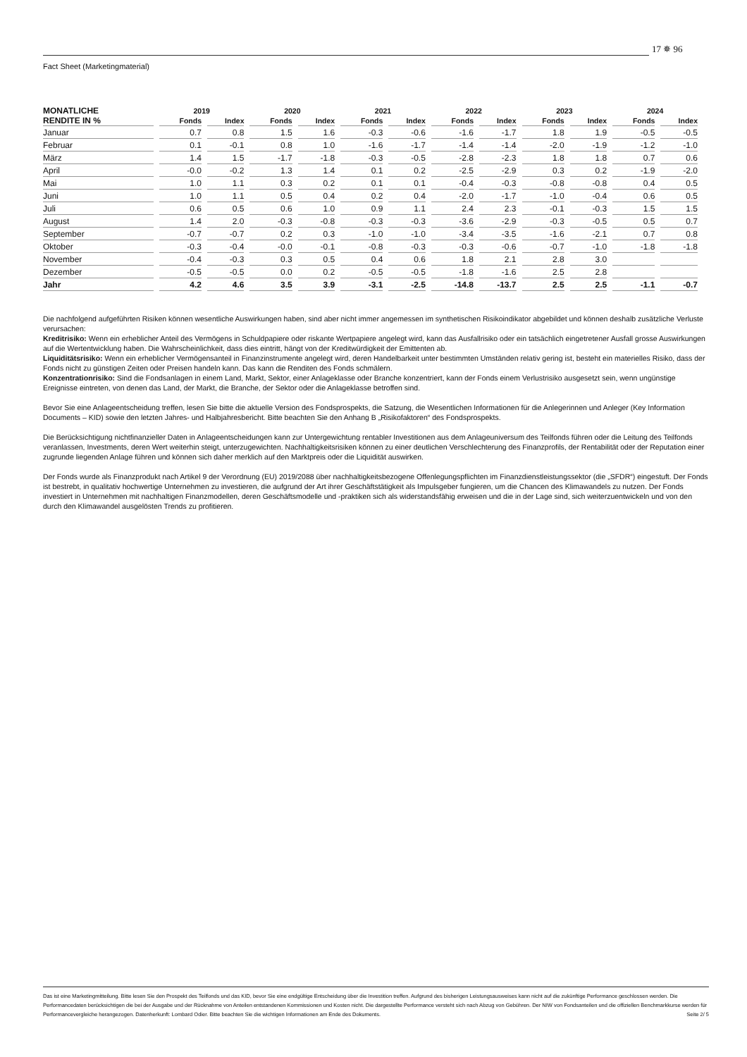17 ✵ 96
Fact Sheet (Marketingmaterial)
| MONATLICHE | 2019 | | 2020 | | 2021 | | 2022 | | 2023 | | 2024 | |
| --- | --- | --- | --- | --- | --- | --- | --- | --- | --- | --- | --- | --- |
| RENDITE IN % | Fonds | Index | Fonds | Index | Fonds | Index | Fonds | Index | Fonds | Index | Fonds | Index |
| Januar | 0.7 | 0.8 | 1.5 | 1.6 | -0.3 | -0.6 | -1.6 | -1.7 | 1.8 | 1.9 | -0.5 | -0.5 |
| Februar | 0.1 | -0.1 | 0.8 | 1.0 | -1.6 | -1.7 | -1.4 | -1.4 | -2.0 | -1.9 | -1.2 | -1.0 |
| März | 1.4 | 1.5 | -1.7 | -1.8 | -0.3 | -0.5 | -2.8 | -2.3 | 1.8 | 1.8 | 0.7 | 0.6 |
| April | -0.0 | -0.2 | 1.3 | 1.4 | 0.1 | 0.2 | -2.5 | -2.9 | 0.3 | 0.2 | -1.9 | -2.0 |
| Mai | 1.0 | 1.1 | 0.3 | 0.2 | 0.1 | 0.1 | -0.4 | -0.3 | -0.8 | -0.8 | 0.4 | 0.5 |
| Juni | 1.0 | 1.1 | 0.5 | 0.4 | 0.2 | 0.4 | -2.0 | -1.7 | -1.0 | -0.4 | 0.6 | 0.5 |
| Juli | 0.6 | 0.5 | 0.6 | 1.0 | 0.9 | 1.1 | 2.4 | 2.3 | -0.1 | -0.3 | 1.5 | 1.5 |
| August | 1.4 | 2.0 | -0.3 | -0.8 | -0.3 | -0.3 | -3.6 | -2.9 | -0.3 | -0.5 | 0.5 | 0.7 |
| September | -0.7 | -0.7 | 0.2 | 0.3 | -1.0 | -1.0 | -3.4 | -3.5 | -1.6 | -2.1 | 0.7 | 0.8 |
| Oktober | -0.3 | -0.4 | -0.0 | -0.1 | -0.8 | -0.3 | -0.3 | -0.6 | -0.7 | -1.0 | -1.8 | -1.8 |
| November | -0.4 | -0.3 | 0.3 | 0.5 | 0.4 | 0.6 | 1.8 | 2.1 | 2.8 | 3.0 | | |
| Dezember | -0.5 | -0.5 | 0.0 | 0.2 | -0.5 | -0.5 | -1.8 | -1.6 | 2.5 | 2.8 | | |
| Jahr | 4.2 | 4.6 | 3.5 | 3.9 | -3.1 | -2.5 | -14.8 | -13.7 | 2.5 | 2.5 | -1.1 | -0.7 |
Die nachfolgend aufgeführten Risiken können wesentliche Auswirkungen haben, sind aber nicht immer angemessen im synthetischen Risikoindikator abgebildet und können deshalb zusätzliche Verluste verursachen:
Kreditrisiko: Wenn ein erheblicher Anteil des Vermögens in Schuldpapiere oder riskante Wertpapiere angelegt wird, kann das Ausfallrisiko oder ein tatsächlich eingetretener Ausfall grosse Auswirkungen auf die Wertentwicklung haben. Die Wahrscheinlichkeit, dass dies eintritt, hängt von der Kreditwürdigkeit der Emittenten ab.
Liquiditätsrisiko: Wenn ein erheblicher Vermögensanteil in Finanzinstrumente angelegt wird, deren Handelbarkeit unter bestimmten Umständen relativ gering ist, besteht ein materielles Risiko, dass der Fonds nicht zu günstigen Zeiten oder Preisen handeln kann. Das kann die Renditen des Fonds schmälern.
Konzentrationrisiko: Sind die Fondsanlagen in einem Land, Markt, Sektor, einer Anlageklasse oder Branche konzentriert, kann der Fonds einem Verlustrisiko ausgesetzt sein, wenn ungünstige Ereignisse eintreten, von denen das Land, der Markt, die Branche, der Sektor oder die Anlageklasse betroffen sind.
Bevor Sie eine Anlageentscheidung treffen, lesen Sie bitte die aktuelle Version des Fondsprospekts, die Satzung, die Wesentlichen Informationen für die Anlegerinnen und Anleger (Key Information Documents – KID) sowie den letzten Jahres- und Halbjahresbericht. Bitte beachten Sie den Anhang B „Risikofaktoren“ des Fondsprospekts.
Die Berücksichtigung nichtfinanzieller Daten in Anlageentscheidungen kann zur Untergewichtung rentabler Investitionen aus dem Anlageuniversum des Teilfonds führen oder die Leitung des Teilfonds veranlassen, Investments, deren Wert weiterhin steigt, unterzugewichten. Nachhaltigkeitsrisiken können zu einer deutlichen Verschlechterung des Finanzprofils, der Rentabilität oder der Reputation einer zugrunde liegenden Anlage führen und können sich daher merklich auf den Marktpreis oder die Liquidität auswirken.
Der Fonds wurde als Finanzprodukt nach Artikel 9 der Verordnung (EU) 2019/2088 über nachhaltigkeitsbezogene Offenlegungspflichten im Finanzdienstleistungssektor (die „SFDR“) eingestuft. Der Fonds ist bestrebt, in qualitativ hochwertige Unternehmen zu investieren, die aufgrund der Art ihrer Geschäftstätigkeit als Impulsgeber fungieren, um die Chancen des Klimawandels zu nutzen. Der Fonds investiert in Unternehmen mit nachhaltigen Finanzmodellen, deren Geschäftsmodelle und -praktiken sich als widerstandsfähig erweisen und die in der Lage sind, sich weiterzuentwickeln und von den durch den Klimawandel ausgelösten Trends zu profitieren.
Das ist eine Marketingmitteilung. Bitte lesen Sie den Prospekt des Teilfonds und das KID, bevor Sie eine endgültige Entscheidung über die Investition treffen. Aufgrund des bisherigen Leistungsausweises kann nicht auf die zukünftige Performance geschlossen werden. Die Performancedaten berücksichtigen die bei der Ausgabe und der Rücknahme von Anteilen entstandenen Kommissionen und Kosten nicht. Die dargestellte Performance versteht sich nach Abzug von Gebühren. Der NIW von Fondsanteilen und die offiziellen Benchmarkkurse werden für Performancevergleiche herangezogen. Datenherkunft: Lombard Odier. Bitte beachten Sie die wichtigen Informationen am Ende des Dokuments. Seite 2/ 5